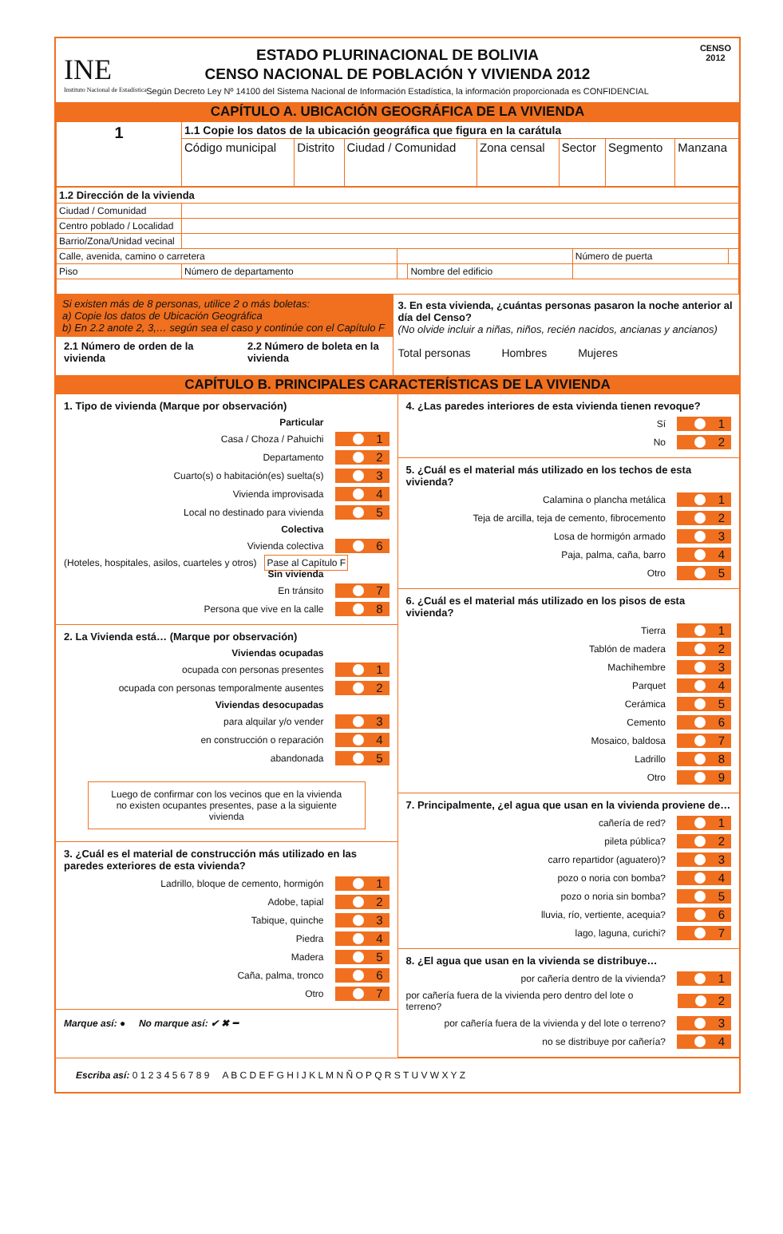INE
Instituto Nacional de Estadística
CENSO
2012
ESTADO PLURINACIONAL DE BOLIVIA
CENSO NACIONAL DE POBLACIÓN Y VIVIENDA 2012
Según Decreto Ley Nº 14100 del Sistema Nacional de Información Estadística, la información proporcionada es CONFIDENCIAL
CAPÍTULO A. UBICACIÓN GEOGRÁFICA DE LA VIVIENDA
| 1 | 1.1 Copie los datos de la ubicación geográfica que figura en la carátula | | | | | | |
| | Código municipal | Distrito | Ciudad / Comunidad | Zona censal | Sector | Segmento | Manzana |
| 1.2 Dirección de la vivienda | | | | | |
| Ciudad / Comunidad | | | | | |
| Centro poblado / Localidad | | | | | |
| Barrio/Zona/Unidad vecinal | | | | | |
| Calle, avenida, camino o carretera | | | | Número de puerta | |
| Piso | Número de departamento | | Nombre del edificio | | |
Si existen más de 8 personas, utilice 2 o más boletas:
a) Copie los datos de Ubicación Geográfica
b) En 2.2 anote 2, 3,… según sea el caso y continúe con el Capítulo F
2.1 Número de orden de la vivienda
2.2 Número de boleta en la vivienda
3. En esta vivienda, ¿cuántas personas pasaron la noche anterior al día del Censo?
(No olvide incluir a niñas, niños, recién nacidos, ancianas y ancianos)
Total personas Hombres Mujeres
CAPÍTULO B. PRINCIPALES CARACTERÍSTICAS DE LA VIVIENDA
1. Tipo de vivienda (Marque por observación)
Particular
Casa / Choza / Pahuichi 1
Departamento 2
Cuarto(s) o habitación(es) suelta(s) 3
Vivienda improvisada 4
Local no destinado para vivienda 5
Colectiva
Vivienda colectiva 6
(Hoteles, hospitales, asilos, cuarteles y otros) Pase al Capítulo F
Sin vivienda
En tránsito 7
Persona que vive en la calle 8
2. La Vivienda está… (Marque por observación)
Viviendas ocupadas
ocupada con personas presentes 1
ocupada con personas temporalmente ausentes 2
Viviendas desocupadas
para alquilar y/o vender 3
en construcción o reparación 4
abandonada 5
Luego de confirmar con los vecinos que en la vivienda no existen ocupantes presentes, pase a la siguiente vivienda
3. ¿Cuál es el material de construcción más utilizado en las paredes exteriores de esta vivienda?
Ladrillo, bloque de cemento, hormigón 1
Adobe, tapial 2
Tabique, quinche 3
Piedra 4
Madera 5
Caña, palma, tronco 6
Otro 7
Marque así: ● No marque así: ✔ ✖ ━
4. ¿Las paredes interiores de esta vivienda tienen revoque?
Sí 1
No 2
5. ¿Cuál es el material más utilizado en los techos de esta vivienda?
Calamina o plancha metálica 1
Teja de arcilla, teja de cemento, fibrocemento 2
Losa de hormigón armado 3
Paja, palma, caña, barro 4
Otro 5
6. ¿Cuál es el material más utilizado en los pisos de esta vivienda?
Tierra 1
Tablón de madera 2
Machihembre 3
Parquet 4
Cerámica 5
Cemento 6
Mosaico, baldosa 7
Ladrillo 8
Otro 9
7. Principalmente, ¿el agua que usan en la vivienda proviene de…
cañería de red? 1
pileta pública? 2
carro repartidor (aguatero)? 3
pozo o noria con bomba? 4
pozo o noria sin bomba? 5
lluvia, río, vertiente, acequia? 6
lago, laguna, curichi? 7
8. ¿El agua que usan en la vivienda se distribuye…
por cañería dentro de la vivienda? 1
por cañería fuera de la vivienda pero dentro del lote o terreno? 2
por cañería fuera de la vivienda y del lote o terreno? 3
no se distribuye por cañería? 4
Escriba así: 0 1 2 3 4 5 6 7 8 9 A B C D E F G H I J K L M N Ñ O P Q R S T U V W X Y Z